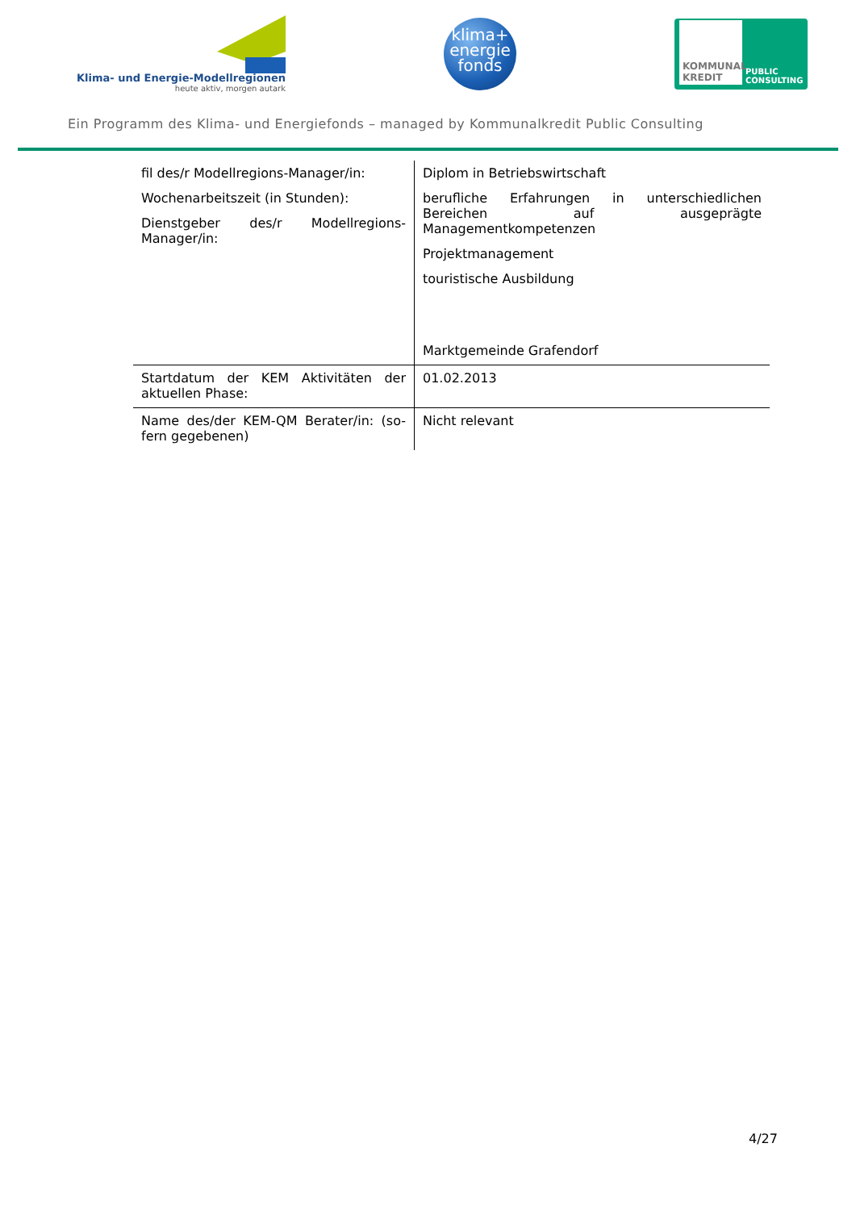Klima- und Energie-Modellregionen
heute aktiv, morgen autark
klima+
energie
fonds
KOMMUNAL KREDIT
PUBLIC
CONSULTING
Ein Programm des Klima- und Energiefonds – managed by Kommunalkredit Public Consulting
| fil des/r Modellregions-Manager/in: Wochenarbeitszeit (in Stunden): Dienstgeber des/r Modellregions-Manager/in: | Diplom in Betriebswirtschaft berufliche Erfahrungen in unterschiedlichen Bereichen auf ausgeprägte Managementkompetenzen Projektmanagement touristische Ausbildung Marktgemeinde Grafendorf |
| Startdatum der KEM Aktivitäten der aktuellen Phase: | 01.02.2013 |
| Name des/der KEM-QM Berater/in: (so-fern gegebenen) | Nicht relevant |
4/27